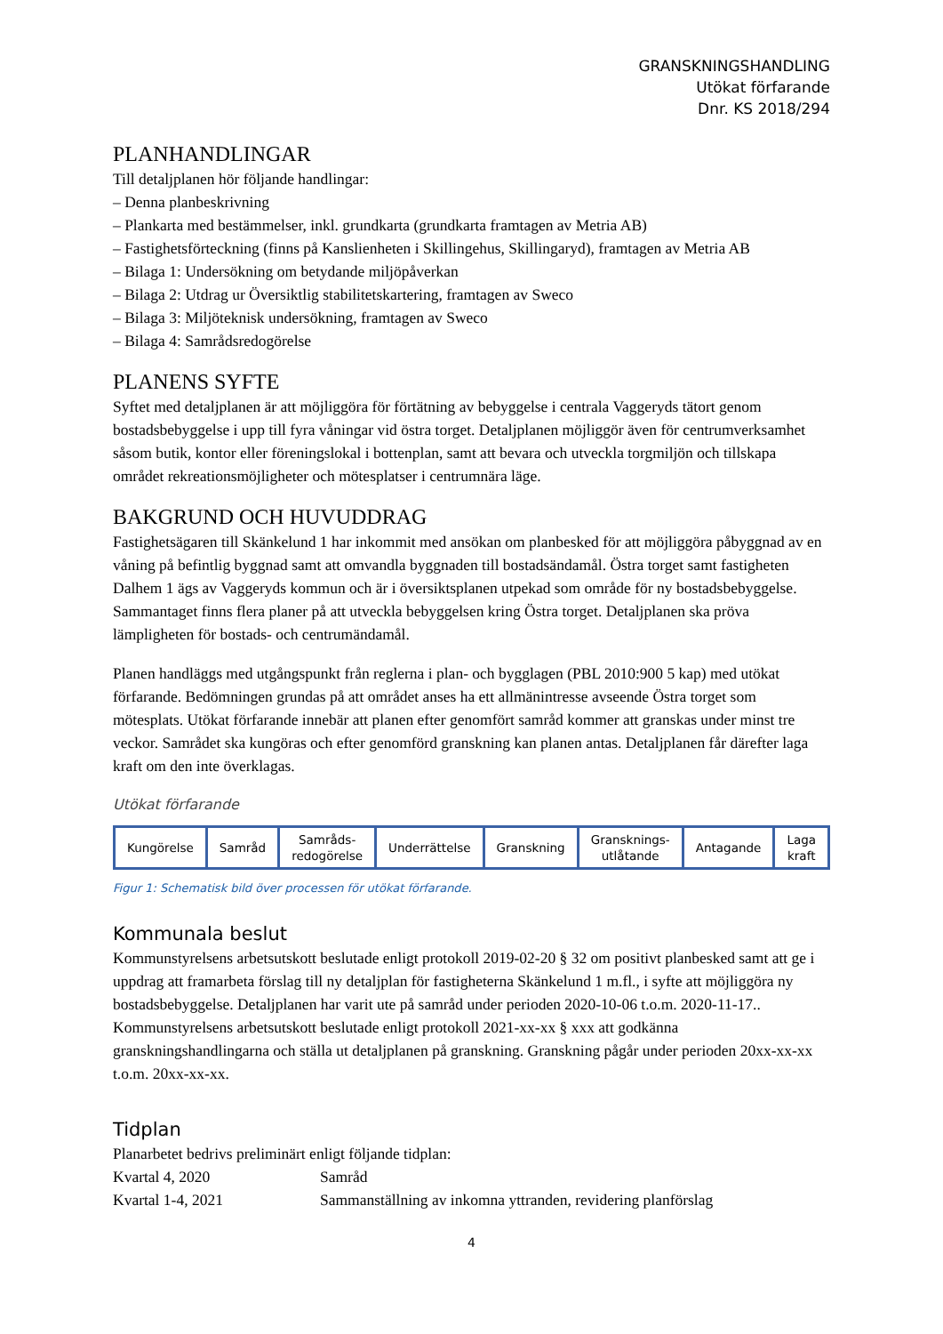GRANSKNINGSHANDLING
Utökat förfarande
Dnr. KS 2018/294
PLANHANDLINGAR
Till detaljplanen hör följande handlingar:
– Denna planbeskrivning
– Plankarta med bestämmelser, inkl. grundkarta (grundkarta framtagen av Metria AB)
– Fastighetsförteckning (finns på Kanslienheten i Skillingehus, Skillingaryd), framtagen av Metria AB
– Bilaga 1: Undersökning om betydande miljöpåverkan
– Bilaga 2: Utdrag ur Översiktlig stabilitetskartering, framtagen av Sweco
– Bilaga 3: Miljöteknisk undersökning, framtagen av Sweco
– Bilaga 4: Samrådsredogörelse
PLANENS SYFTE
Syftet med detaljplanen är att möjliggöra för förtätning av bebyggelse i centrala Vaggeryds tätort genom bostadsbebyggelse i upp till fyra våningar vid östra torget. Detaljplanen möjliggör även för centrumverksamhet såsom butik, kontor eller föreningslokal i bottenplan, samt att bevara och utveckla torgmiljön och tillskapa området rekreationsmöjligheter och mötesplatser i centrumnära läge.
BAKGRUND OCH HUVUDDRAG
Fastighetsägaren till Skänkelund 1 har inkommit med ansökan om planbesked för att möjliggöra påbyggnad av en våning på befintlig byggnad samt att omvandla byggnaden till bostadsändamål. Östra torget samt fastigheten Dalhem 1 ägs av Vaggeryds kommun och är i översiktsplanen utpekad som område för ny bostadsbebyggelse. Sammantaget finns flera planer på att utveckla bebyggelsen kring Östra torget. Detaljplanen ska pröva lämpligheten för bostads- och centrumändamål.
Planen handläggs med utgångspunkt från reglerna i plan- och bygglagen (PBL 2010:900 5 kap) med utökat förfarande. Bedömningen grundas på att området anses ha ett allmänintresse avseende Östra torget som mötesplats. Utökat förfarande innebär att planen efter genomfört samråd kommer att granskas under minst tre veckor. Samrådet ska kungöras och efter genomförd granskning kan planen antas. Detaljplanen får därefter laga kraft om den inte överklagas.
Utökat förfarande
Kungörelse Samråd Samråds-
redogörelse
Underrättelse Granskning Gransknings-
utlåtande
Antagande Laga
kraft
Figur 1: Schematisk bild över processen för utökat förfarande.
Kommunala beslut
Kommunstyrelsens arbetsutskott beslutade enligt protokoll 2019-02-20 § 32 om positivt planbesked samt att ge i uppdrag att framarbeta förslag till ny detaljplan för fastigheterna Skänkelund 1 m.fl., i syfte att möjliggöra ny bostadsbebyggelse. Detaljplanen har varit ute på samråd under perioden 2020-10-06 t.o.m. 2020-11-17.. Kommunstyrelsens arbetsutskott beslutade enligt protokoll 2021-xx-xx § xxx att godkänna granskningshandlingarna och ställa ut detaljplanen på granskning. Granskning pågår under perioden 20xx-xx-xx t.o.m. 20xx-xx-xx.
Tidplan
Planarbetet bedrivs preliminärt enligt följande tidplan:
| Kvartal 4, 2020 | Samråd |
| Kvartal 1-4, 2021 | Sammanställning av inkomna yttranden, revidering planförslag |
4